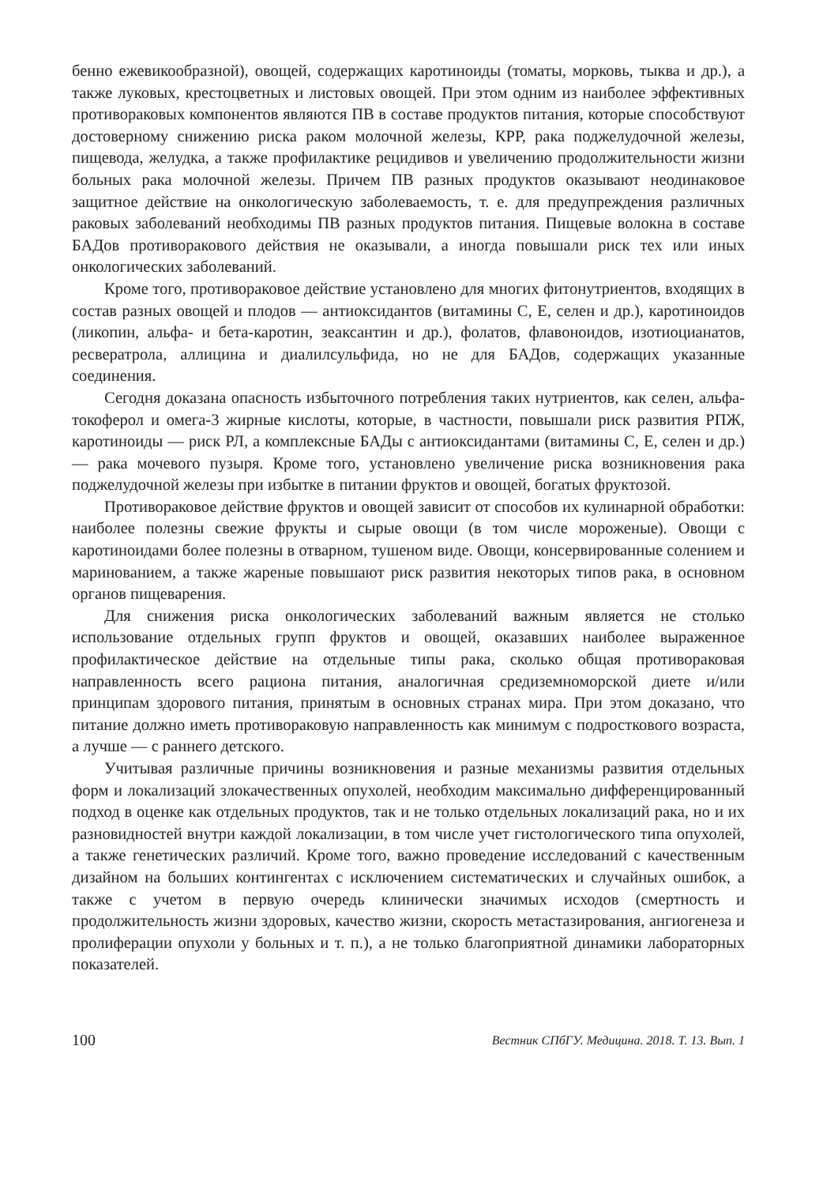бенно ежевикообразной), овощей, содержащих каротиноиды (томаты, морковь, тыква и др.), а также луковых, крестоцветных и листовых овощей. При этом одним из наиболее эффективных противораковых компонентов являются ПВ в составе продуктов питания, которые способствуют достоверному снижению риска раком молочной железы, КРР, рака поджелудочной железы, пищевода, желудка, а также профилактике рецидивов и увеличению продолжительности жизни больных рака молочной железы. Причем ПВ разных продуктов оказывают неодинаковое защитное действие на онкологическую заболеваемость, т. е. для предупреждения различных раковых заболеваний необходимы ПВ разных продуктов питания. Пищевые волокна в составе БАДов противоракового действия не оказывали, а иногда повышали риск тех или иных онкологических заболеваний.
Кроме того, противораковое действие установлено для многих фитонутриентов, входящих в состав разных овощей и плодов — антиоксидантов (витамины С, Е, селен и др.), каротиноидов (ликопин, альфа- и бета-каротин, зеаксантин и др.), фолатов, флавоноидов, изотиоцианатов, ресвератрола, аллицина и диалилсульфида, но не для БАДов, содержащих указанные соединения.
Сегодня доказана опасность избыточного потребления таких нутриентов, как селен, альфа-токоферол и омега-3 жирные кислоты, которые, в частности, повышали риск развития РПЖ, каротиноиды — риск РЛ, а комплексные БАДы с антиоксидантами (витамины С, Е, селен и др.) — рака мочевого пузыря. Кроме того, установлено увеличение риска возникновения рака поджелудочной железы при избытке в питании фруктов и овощей, богатых фруктозой.
Противораковое действие фруктов и овощей зависит от способов их кулинарной обработки: наиболее полезны свежие фрукты и сырые овощи (в том числе мороженые). Овощи с каротиноидами более полезны в отварном, тушеном виде. Овощи, консервированные солением и маринованием, а также жареные повышают риск развития некоторых типов рака, в основном органов пищеварения.
Для снижения риска онкологических заболеваний важным является не столько использование отдельных групп фруктов и овощей, оказавших наиболее выраженное профилактическое действие на отдельные типы рака, сколько общая противораковая направленность всего рациона питания, аналогичная средиземноморской диете и/или принципам здорового питания, принятым в основных странах мира. При этом доказано, что питание должно иметь противораковую направленность как минимум с подросткового возраста, а лучше — с раннего детского.
Учитывая различные причины возникновения и разные механизмы развития отдельных форм и локализаций злокачественных опухолей, необходим максимально дифференцированный подход в оценке как отдельных продуктов, так и не только отдельных локализаций рака, но и их разновидностей внутри каждой локализации, в том числе учет гистологического типа опухолей, а также генетических различий. Кроме того, важно проведение исследований с качественным дизайном на больших контингентах с исключением систематических и случайных ошибок, а также с учетом в первую очередь клинически значимых исходов (смертность и продолжительность жизни здоровых, качество жизни, скорость метастазирования, ангиогенеза и пролиферации опухоли у больных и т. п.), а не только благоприятной динамики лабораторных показателей.
100 Вестник СПбГУ. Медицина. 2018. Т. 13. Вып. 1